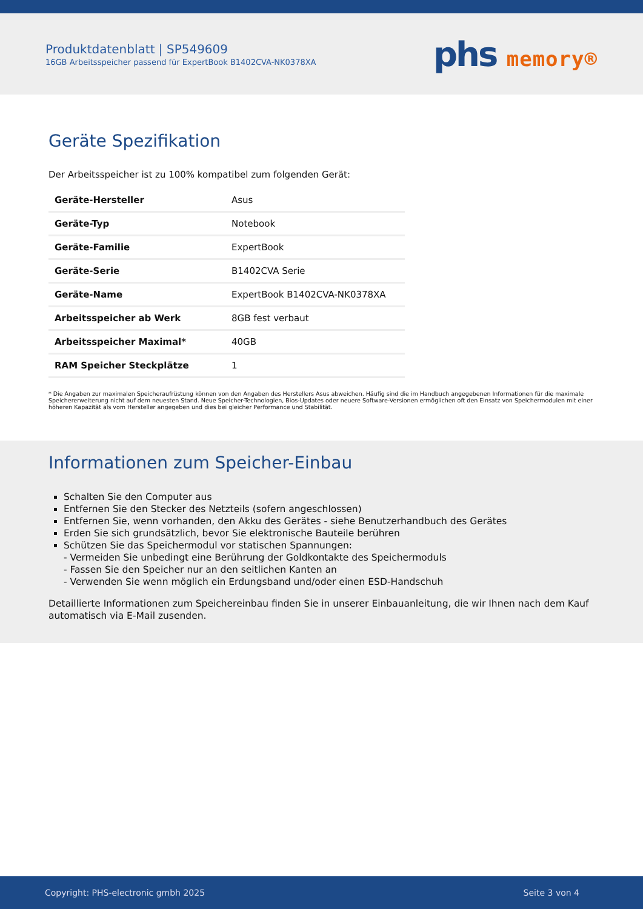Produktdatenblatt | SP549609
16GB Arbeitsspeicher passend für ExpertBook B1402CVA-NK0378XA
phs memory®
Geräte Spezifikation
Der Arbeitsspeicher ist zu 100% kompatibel zum folgenden Gerät:
| Geräte-Hersteller | Asus |
| Geräte-Typ | Notebook |
| Geräte-Familie | ExpertBook |
| Geräte-Serie | B1402CVA Serie |
| Geräte-Name | ExpertBook B1402CVA-NK0378XA |
| Arbeitsspeicher ab Werk | 8GB fest verbaut |
| Arbeitsspeicher Maximal* | 40GB |
| RAM Speicher Steckplätze | 1 |
* Die Angaben zur maximalen Speicheraufrüstung können von den Angaben des Herstellers Asus abweichen. Häufig sind die im Handbuch angegebenen Informationen für die maximale Speichererweiterung nicht auf dem neuesten Stand. Neue Speicher-Technologien, Bios-Updates oder neuere Software-Versionen ermöglichen oft den Einsatz von Speichermodulen mit einer höheren Kapazität als vom Hersteller angegeben und dies bei gleicher Performance und Stabilität.
Informationen zum Speicher-Einbau
Schalten Sie den Computer aus
Entfernen Sie den Stecker des Netzteils (sofern angeschlossen)
Entfernen Sie, wenn vorhanden, den Akku des Gerätes - siehe Benutzerhandbuch des Gerätes
Erden Sie sich grundsätzlich, bevor Sie elektronische Bauteile berühren
Schützen Sie das Speichermodul vor statischen Spannungen:
- Vermeiden Sie unbedingt eine Berührung der Goldkontakte des Speichermoduls
- Fassen Sie den Speicher nur an den seitlichen Kanten an
- Verwenden Sie wenn möglich ein Erdungsband und/oder einen ESD-Handschuh
Detaillierte Informationen zum Speichereinbau finden Sie in unserer Einbauanleitung, die wir Ihnen nach dem Kauf automatisch via E-Mail zusenden.
Copyright: PHS-electronic gmbh 2025 Seite 3 von 4